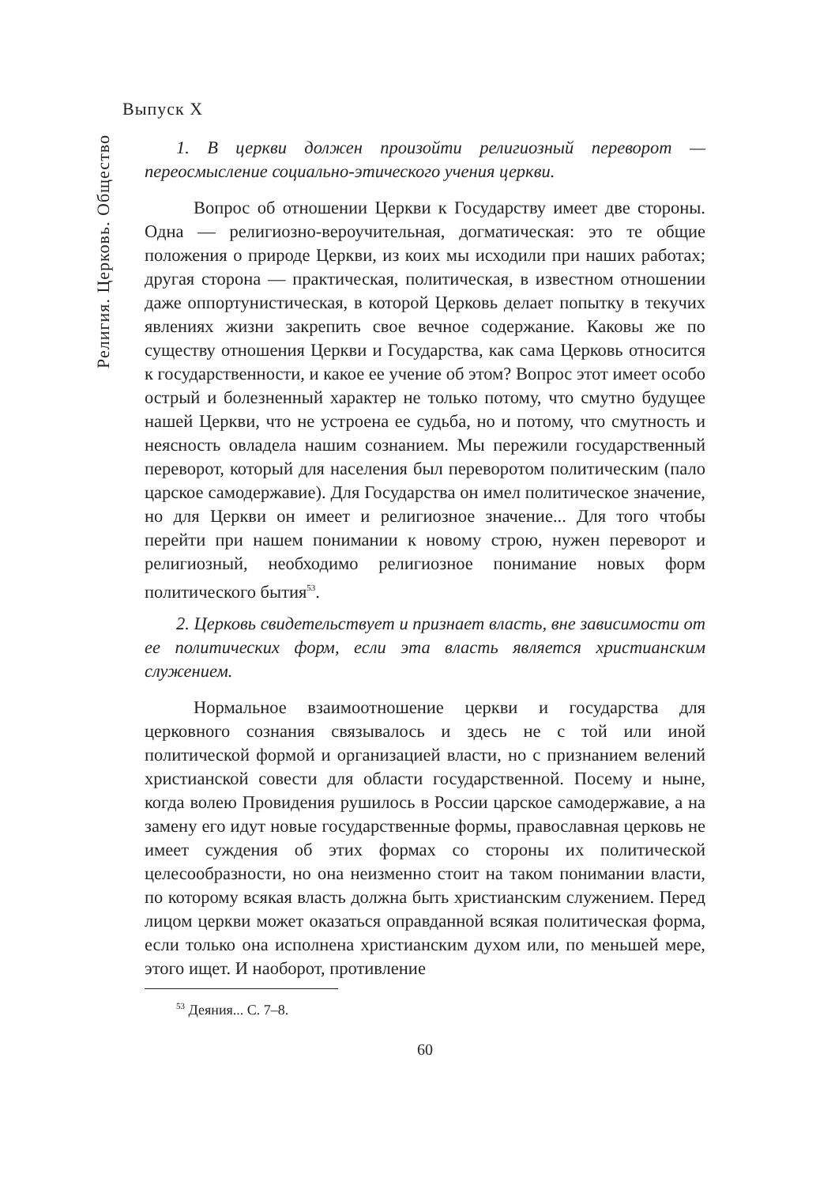Выпуск X
Религия. Церковь. Общество
1. В церкви должен произойти религиозный переворот — переосмысление социально-этического учения церкви.
Вопрос об отношении Церкви к Государству имеет две стороны. Одна — религиозно-вероучительная, догматическая: это те общие положения о природе Церкви, из коих мы исходили при наших работах; другая сторона — практическая, политическая, в известном отношении даже оппортунистическая, в которой Церковь делает попытку в текучих явлениях жизни закрепить свое вечное содержание. Каковы же по существу отношения Церкви и Государства, как сама Церковь относится к государственности, и какое ее учение об этом? Вопрос этот имеет особо острый и болезненный характер не только потому, что смутно будущее нашей Церкви, что не устроена ее судьба, но и потому, что смутность и неясность овладела нашим сознанием. Мы пережили государственный переворот, который для населения был переворотом политическим (пало царское самодержавие). Для Государства он имел политическое значение, но для Церкви он имеет и религиозное значение... Для того чтобы перейти при нашем понимании к новому строю, нужен переворот и религиозный, необходимо религиозное понимание новых форм политического бытия<sup>53</sup>.
2. Церковь свидетельствует и признает власть, вне зависимости от ее политических форм, если эта власть является христианским служением.
Нормальное взаимоотношение церкви и государства для церковного сознания связывалось и здесь не с той или иной политической формой и организацией власти, но с признанием велений христианской совести для области государственной. Посему и ныне, когда волею Провидения рушилось в России царское самодержавие, а на замену его идут новые государственные формы, православная церковь не имеет суждения об этих формах со стороны их политической целесообразности, но она неизменно стоит на таком понимании власти, по которому всякая власть должна быть христианским служением. Перед лицом церкви может оказаться оправданной всякая политическая форма, если только она исполнена христианским духом или, по меньшей мере, этого ищет. И наоборот, противление
<sup>53</sup> Деяния... С. 7–8.
60